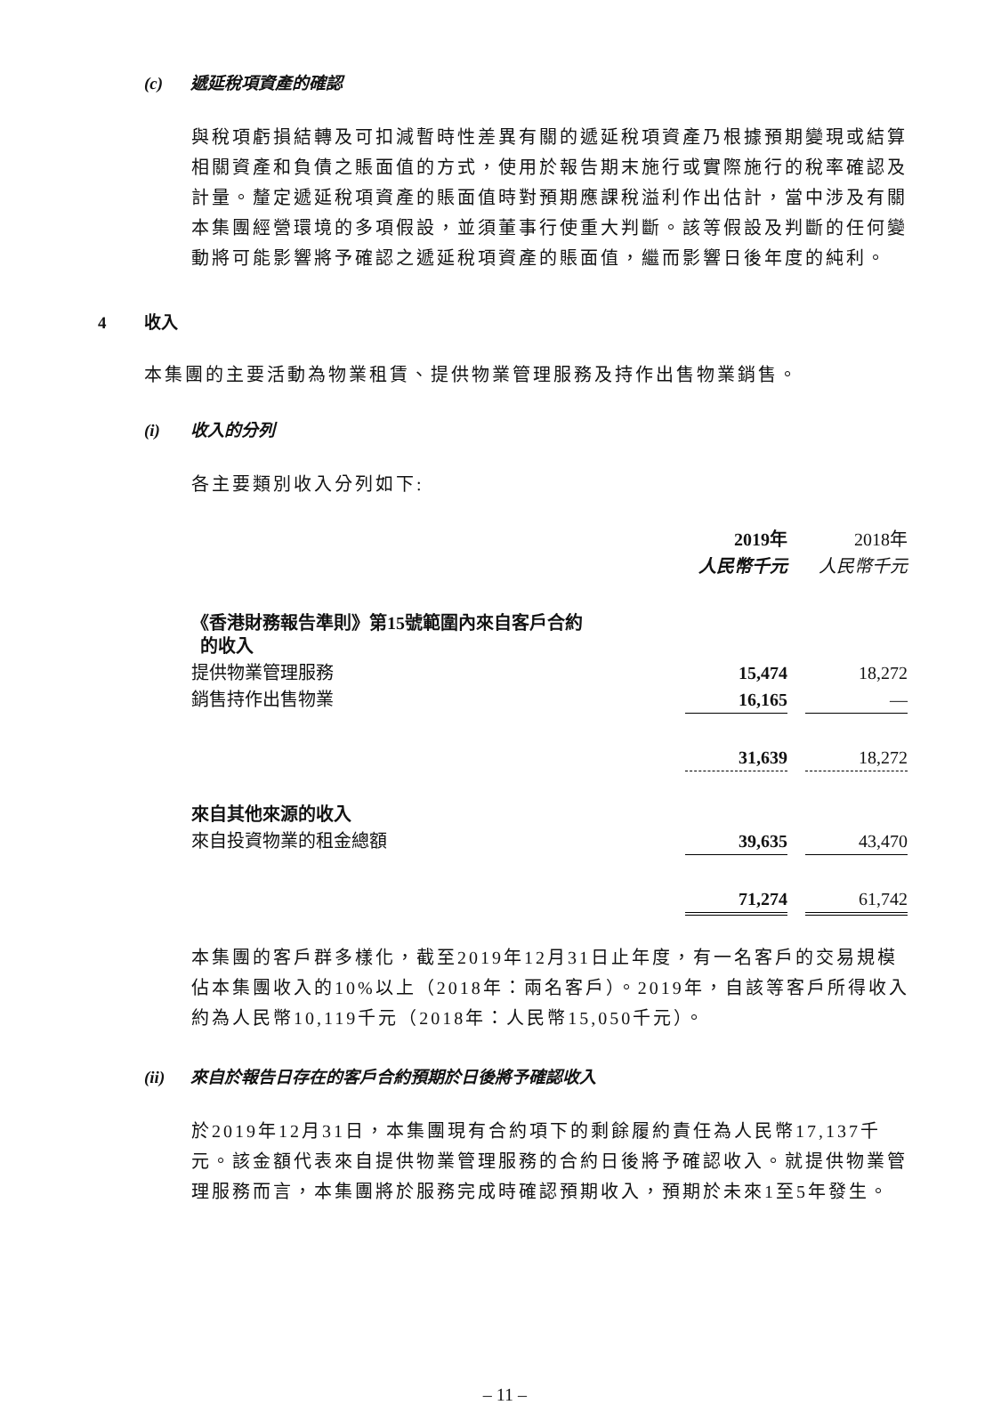(c) 遞延稅項資產的確認
與稅項虧損結轉及可扣減暫時性差異有關的遞延稅項資產乃根據預期變現或結算相關資產和負債之賬面值的方式，使用於報告期末施行或實際施行的稅率確認及計量。釐定遞延稅項資產的賬面值時對預期應課稅溢利作出估計，當中涉及有關本集團經營環境的多項假設，並須董事行使重大判斷。該等假設及判斷的任何變動將可能影響將予確認之遞延稅項資產的賬面值，繼而影響日後年度的純利。
4 收入
本集團的主要活動為物業租賃、提供物業管理服務及持作出售物業銷售。
(i) 收入的分列
各主要類別收入分列如下:
| | 2019年 | | 2018年 |
| | 人民幣千元 | | 人民幣千元 |
| 《香港財務報告準則》第15號範圍內來自客戶合約 的收入 | | | |
| 提供物業管理服務 | 15,474 | | 18,272 |
| 銷售持作出售物業 | 16,165 | | — |
| | 31,639 | | 18,272 |
| 來自其他來源的收入 | | | |
| 來自投資物業的租金總額 | 39,635 | | 43,470 |
| | 71,274 | | 61,742 |
本集團的客戶群多樣化，截至2019年12月31日止年度，有一名客戶的交易規模佔本集團收入的10%以上（2018年：兩名客戶）。2019年，自該等客戶所得收入約為人民幣10,119千元（2018年：人民幣15,050千元）。
(ii) 來自於報告日存在的客戶合約預期於日後將予確認收入
於2019年12月31日，本集團現有合約項下的剩餘履約責任為人民幣17,137千元。該金額代表來自提供物業管理服務的合約日後將予確認收入。就提供物業管理服務而言，本集團將於服務完成時確認預期收入，預期於未來1至5年發生。
– 11 –